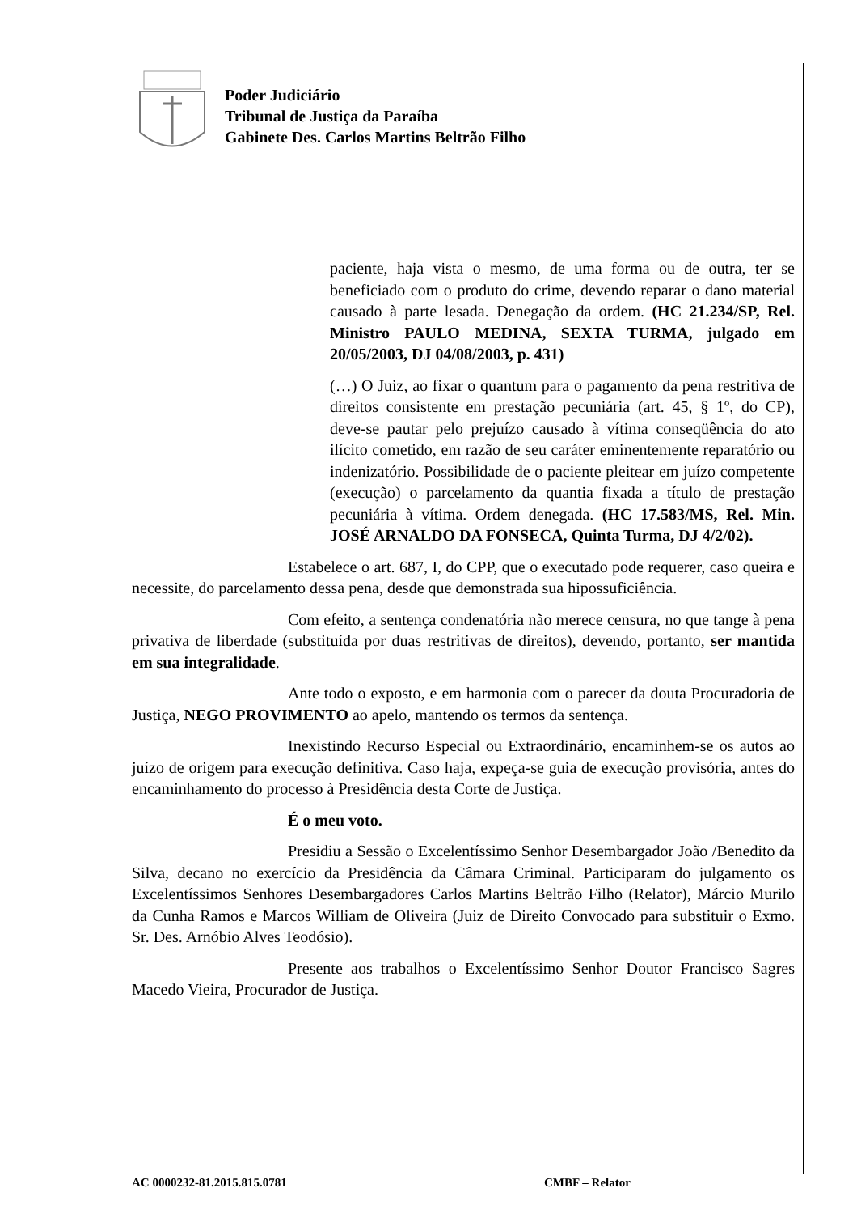Poder Judiciário
Tribunal de Justiça da Paraíba
Gabinete Des. Carlos Martins Beltrão Filho
paciente, haja vista o mesmo, de uma forma ou de outra, ter se beneficiado com o produto do crime, devendo reparar o dano material causado à parte lesada. Denegação da ordem. (HC 21.234/SP, Rel. Ministro PAULO MEDINA, SEXTA TURMA, julgado em 20/05/2003, DJ 04/08/2003, p. 431)
(…) O Juiz, ao fixar o quantum para o pagamento da pena restritiva de direitos consistente em prestação pecuniária (art. 45, § 1º, do CP), deve-se pautar pelo prejuízo causado à vítima conseqüência do ato ilícito cometido, em razão de seu caráter eminentemente reparatório ou indenizatório. Possibilidade de o paciente pleitear em juízo competente (execução) o parcelamento da quantia fixada a título de prestação pecuniária à vítima. Ordem denegada. (HC 17.583/MS, Rel. Min. JOSÉ ARNALDO DA FONSECA, Quinta Turma, DJ 4/2/02).
Estabelece o art. 687, I, do CPP, que o executado pode requerer, caso queira e necessite, do parcelamento dessa pena, desde que demonstrada sua hipossuficiência.
Com efeito, a sentença condenatória não merece censura, no que tange à pena privativa de liberdade (substituída por duas restritivas de direitos), devendo, portanto, ser mantida em sua integralidade.
Ante todo o exposto, e em harmonia com o parecer da douta Procuradoria de Justiça, NEGO PROVIMENTO ao apelo, mantendo os termos da sentença.
Inexistindo Recurso Especial ou Extraordinário, encaminhem-se os autos ao juízo de origem para execução definitiva. Caso haja, expeça-se guia de execução provisória, antes do encaminhamento do processo à Presidência desta Corte de Justiça.
É o meu voto.
Presidiu a Sessão o Excelentíssimo Senhor Desembargador João /Benedito da Silva, decano no exercício da Presidência da Câmara Criminal. Participaram do julgamento os Excelentíssimos Senhores Desembargadores Carlos Martins Beltrão Filho (Relator), Márcio Murilo da Cunha Ramos e Marcos William de Oliveira (Juiz de Direito Convocado para substituir o Exmo. Sr. Des. Arnóbio Alves Teodósio).
Presente aos trabalhos o Excelentíssimo Senhor Doutor Francisco Sagres Macedo Vieira, Procurador de Justiça.
AC 0000232-81.2015.815.0781 CMBF – Relator